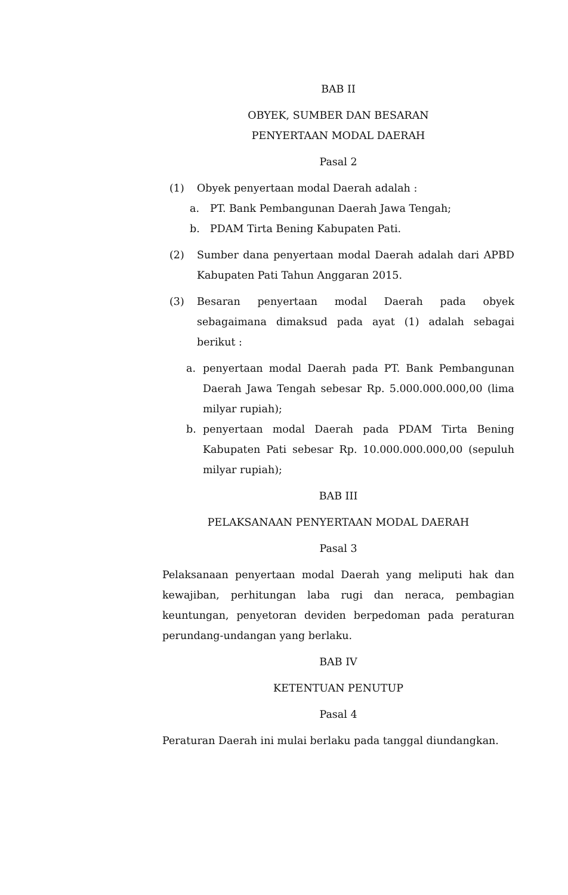BAB II
OBYEK, SUMBER DAN BESARAN
PENYERTAAN MODAL DAERAH
Pasal 2
(1) Obyek penyertaan modal Daerah adalah :
a. PT. Bank Pembangunan Daerah Jawa Tengah;
b. PDAM Tirta Bening Kabupaten Pati.
(2) Sumber dana penyertaan modal Daerah adalah dari APBD Kabupaten Pati Tahun Anggaran 2015.
(3) Besaran penyertaan modal Daerah pada obyek sebagaimana dimaksud pada ayat (1) adalah sebagai berikut :
a. penyertaan modal Daerah pada PT. Bank Pembangunan Daerah Jawa Tengah sebesar Rp. 5.000.000.000,00 (lima milyar rupiah);
b. penyertaan modal Daerah pada PDAM Tirta Bening Kabupaten Pati sebesar Rp. 10.000.000.000,00 (sepuluh milyar rupiah);
BAB III
PELAKSANAAN PENYERTAAN MODAL DAERAH
Pasal 3
Pelaksanaan penyertaan modal Daerah yang meliputi hak dan kewajiban, perhitungan laba rugi dan neraca, pembagian keuntungan, penyetoran deviden berpedoman pada peraturan perundang-undangan yang berlaku.
BAB IV
KETENTUAN PENUTUP
Pasal 4
Peraturan Daerah ini mulai berlaku pada tanggal diundangkan.